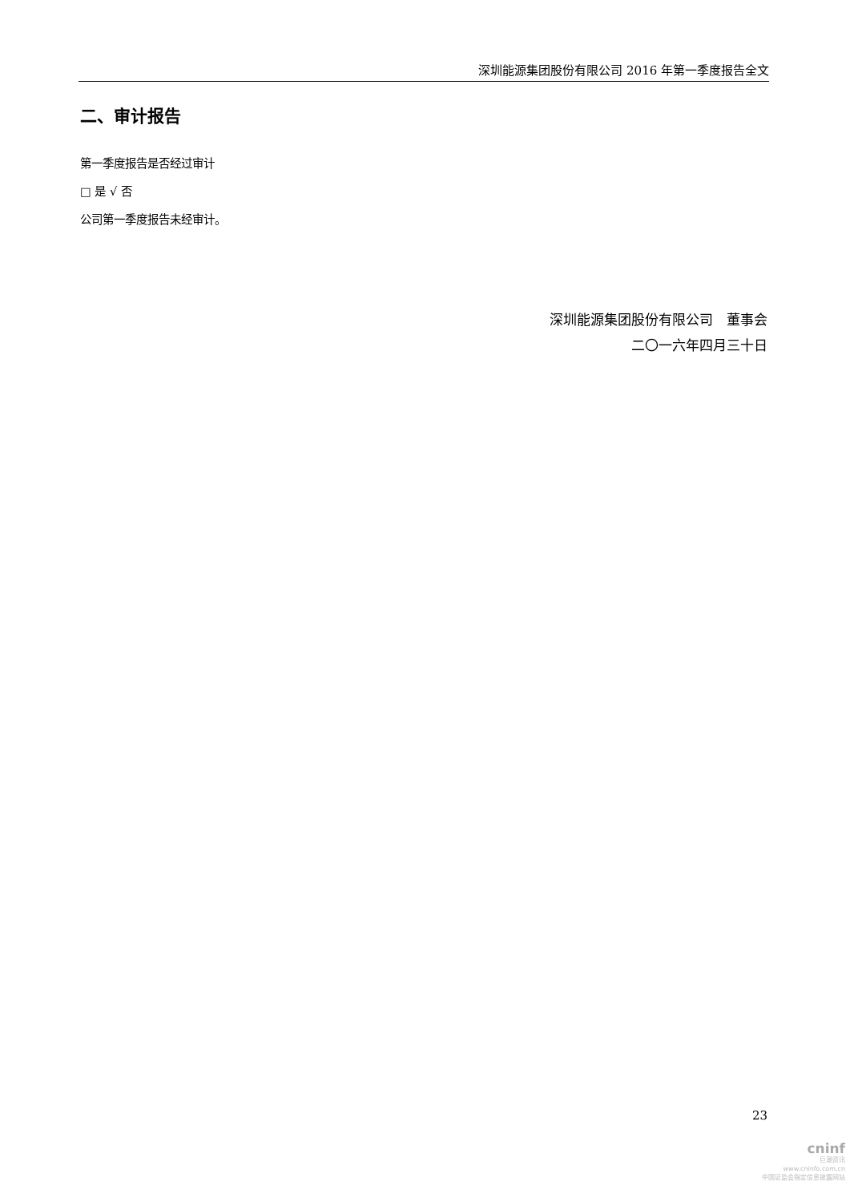深圳能源集团股份有限公司 2016 年第一季度报告全文
二、审计报告
第一季度报告是否经过审计
□ 是 √ 否
公司第一季度报告未经审计。
深圳能源集团股份有限公司　董事会
二〇一六年四月三十日
23
cninf
巨潮资讯
www.cninfo.com.cn
中国证监会指定信息披露网站